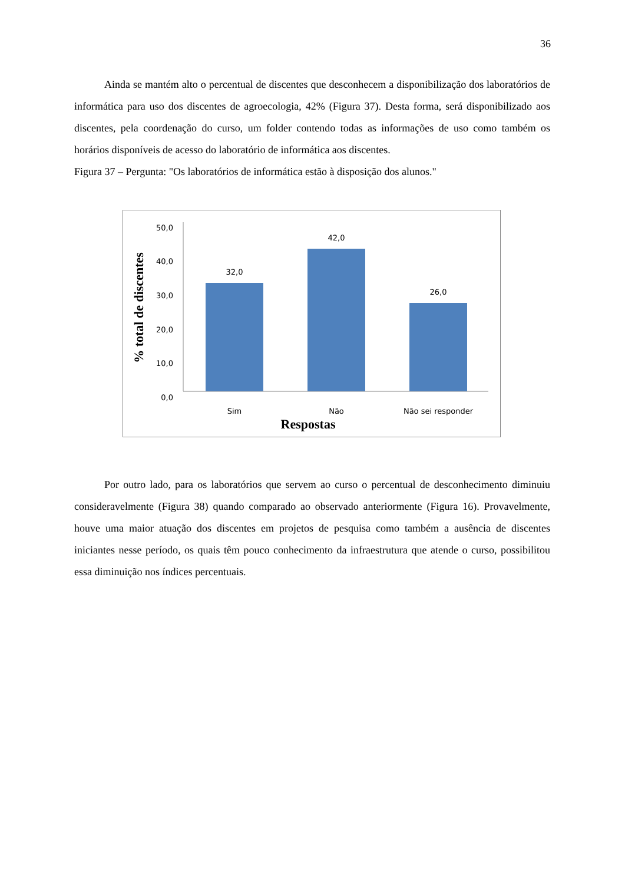36
Ainda se mantém alto o percentual de discentes que desconhecem a disponibilização dos laboratórios de informática para uso dos discentes de agroecologia, 42% (Figura 37). Desta forma, será disponibilizado aos discentes, pela coordenação do curso, um folder contendo todas as informações de uso como também os horários disponíveis de acesso do laboratório de informática aos discentes.
Figura 37 – Pergunta: "Os laboratórios de informática estão à disposição dos alunos."
50,0
40,0
30,0
20,0
10,0
0,0
32,0
42,0
26,0
Sim
Não
Não sei responder
Respostas
% total de discentes
Por outro lado, para os laboratórios que servem ao curso o percentual de desconhecimento diminuiu consideravelmente (Figura 38) quando comparado ao observado anteriormente (Figura 16). Provavelmente, houve uma maior atuação dos discentes em projetos de pesquisa como também a ausência de discentes iniciantes nesse período, os quais têm pouco conhecimento da infraestrutura que atende o curso, possibilitou essa diminuição nos índices percentuais.